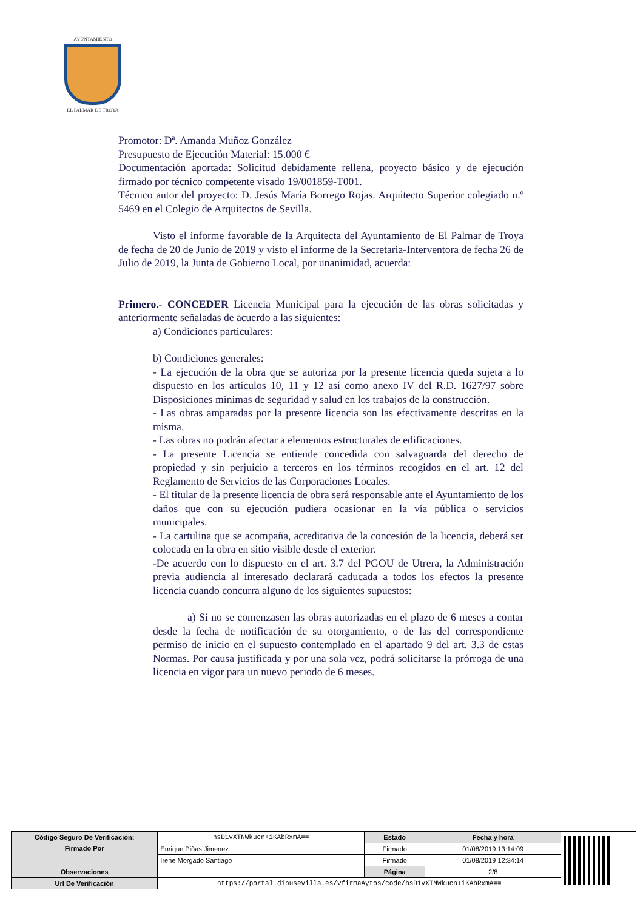AYUNTAMIENTO
EL PALMAR DE TROYA
Promotor: Dª. Amanda Muñoz González
Presupuesto de Ejecución Material: 15.000 €
Documentación aportada: Solicitud debidamente rellena, proyecto básico y de ejecución firmado por técnico competente visado 19/001859-T001.
Técnico autor del proyecto: D. Jesús María Borrego Rojas. Arquitecto Superior colegiado n.º 5469 en el Colegio de Arquitectos de Sevilla.
Visto el informe favorable de la Arquitecta del Ayuntamiento de El Palmar de Troya de fecha de 20 de Junio de 2019 y visto el informe de la Secretaria-Interventora de fecha 26 de Julio de 2019, la Junta de Gobierno Local, por unanimidad, acuerda:
Primero.- CONCEDER Licencia Municipal para la ejecución de las obras solicitadas y anteriormente señaladas de acuerdo a las siguientes:
a) Condiciones particulares:
b) Condiciones generales:
- La ejecución de la obra que se autoriza por la presente licencia queda sujeta a lo dispuesto en los artículos 10, 11 y 12 así como anexo IV del R.D. 1627/97 sobre Disposiciones mínimas de seguridad y salud en los trabajos de la construcción.
- Las obras amparadas por la presente licencia son las efectivamente descritas en la misma.
- Las obras no podrán afectar a elementos estructurales de edificaciones.
- La presente Licencia se entiende concedida con salvaguarda del derecho de propiedad y sin perjuicio a terceros en los términos recogidos en el art. 12 del Reglamento de Servicios de las Corporaciones Locales.
- El titular de la presente licencia de obra será responsable ante el Ayuntamiento de los daños que con su ejecución pudiera ocasionar en la vía pública o servicios municipales.
- La cartulina que se acompaña, acreditativa de la concesión de la licencia, deberá ser colocada en la obra en sitio visible desde el exterior.
-De acuerdo con lo dispuesto en el art. 3.7 del PGOU de Utrera, la Administración previa audiencia al interesado declarará caducada a todos los efectos la presente licencia cuando concurra alguno de los siguientes supuestos:
a) Si no se comenzasen las obras autorizadas en el plazo de 6 meses a contar desde la fecha de notificación de su otorgamiento, o de las del correspondiente permiso de inicio en el supuesto contemplado en el apartado 9 del art. 3.3 de estas Normas. Por causa justificada y por una sola vez, podrá solicitarse la prórroga de una licencia en vigor para un nuevo periodo de 6 meses.
| Código Seguro De Verificación: | hsD1vXTNWkucn+iKAbRxmA== | Estado | Fecha y hora | |
| Firmado Por | Enrique Piñas Jimenez | Firmado | 01/08/2019 13:14:09 | |
| | Irene Morgado Santiago | Firmado | 01/08/2019 12:34:14 | |
| Observaciones | | Página | 2/8 | |
| Url De Verificación | https://portal.dipusevilla.es/vfirmaAytos/code/hsD1vXTNWkucn+iKAbRxmA== | | | |